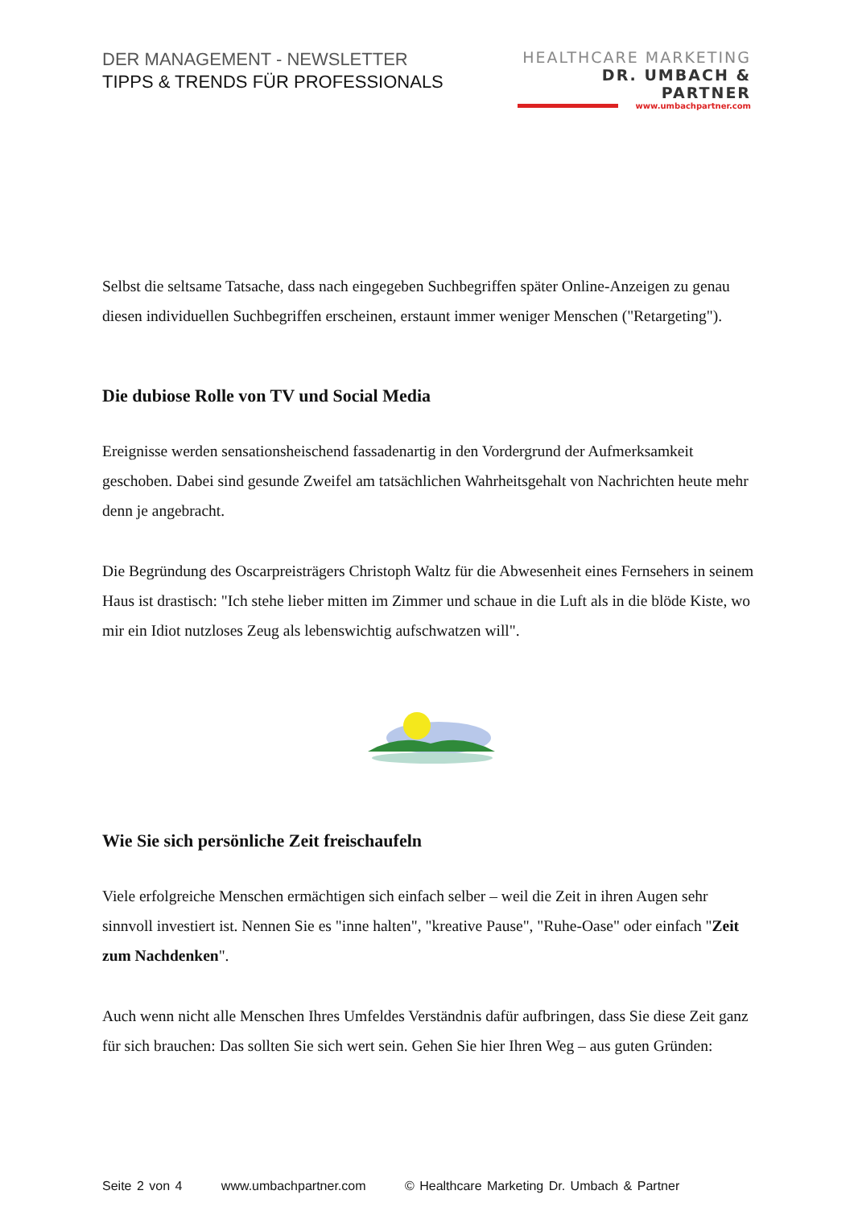DER MANAGEMENT - NEWSLETTER
TIPPS & TRENDS FÜR PROFESSIONALS
HEALTHCARE MARKETING
DR. UMBACH & PARTNER
www.umbachpartner.com
Selbst die seltsame Tatsache, dass nach eingegeben Suchbegriffen später Online-Anzeigen zu genau diesen individuellen Suchbegriffen erscheinen, erstaunt immer weniger Menschen ("Retargeting").
Die dubiose Rolle von TV und Social Media
Ereignisse werden sensationsheischend fassadenartig in den Vordergrund der Aufmerksamkeit geschoben. Dabei sind gesunde Zweifel am tatsächlichen Wahrheitsgehalt von Nachrichten heute mehr denn je angebracht.
Die Begründung des Oscarpreisträgers Christoph Waltz für die Abwesenheit eines Fernsehers in seinem Haus ist drastisch: "Ich stehe lieber mitten im Zimmer und schaue in die Luft als in die blöde Kiste, wo mir ein Idiot nutzloses Zeug als lebenswichtig aufschwatzen will".
Wie Sie sich persönliche Zeit freischaufeln
Viele erfolgreiche Menschen ermächtigen sich einfach selber – weil die Zeit in ihren Augen sehr sinnvoll investiert ist. Nennen Sie es "inne halten", "kreative Pause", "Ruhe-Oase" oder einfach "Zeit zum Nachdenken".
Auch wenn nicht alle Menschen Ihres Umfeldes Verständnis dafür aufbringen, dass Sie diese Zeit ganz für sich brauchen: Das sollten Sie sich wert sein. Gehen Sie hier Ihren Weg – aus guten Gründen:
Seite 2 von 4 www.umbachpartner.com © Healthcare Marketing Dr. Umbach & Partner